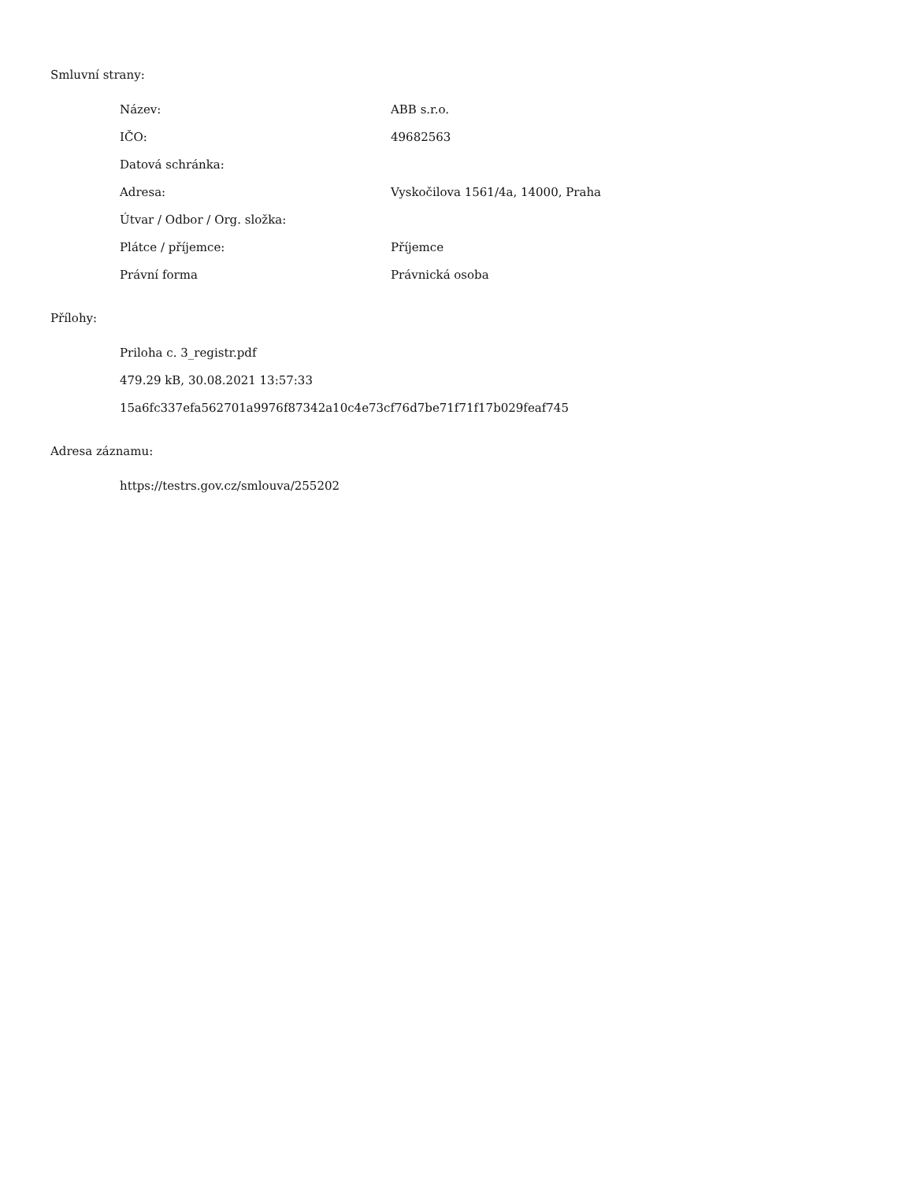Smluvní strany:
| Název: | ABB s.r.o. |
| IČO: | 49682563 |
| Datová schránka: | |
| Adresa: | Vyskočilova 1561/4a, 14000, Praha |
| Útvar / Odbor / Org. složka: | |
| Plátce / příjemce: | Příjemce |
| Právní forma | Právnická osoba |
Přílohy:
Priloha c. 3_registr.pdf
479.29 kB, 30.08.2021 13:57:33
15a6fc337efa562701a9976f87342a10c4e73cf76d7be71f71f17b029feaf745
Adresa záznamu:
https://testrs.gov.cz/smlouva/255202